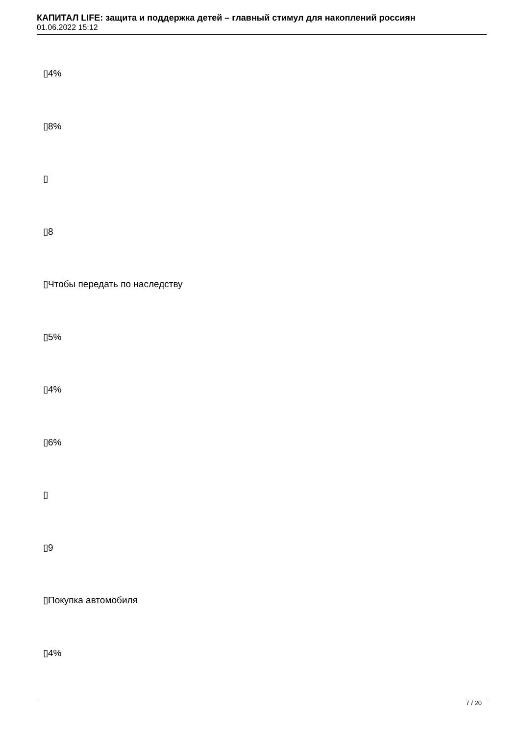КАПИТАЛ LIFE: защита и поддержка детей – главный стимул для накоплений россиян
01.06.2022 15:12
▯4%
▯8%
▯
▯8
▯Чтобы передать по наследству
▯5%
▯4%
▯6%
▯
▯9
▯Покупка автомобиля
▯4%
7 / 20